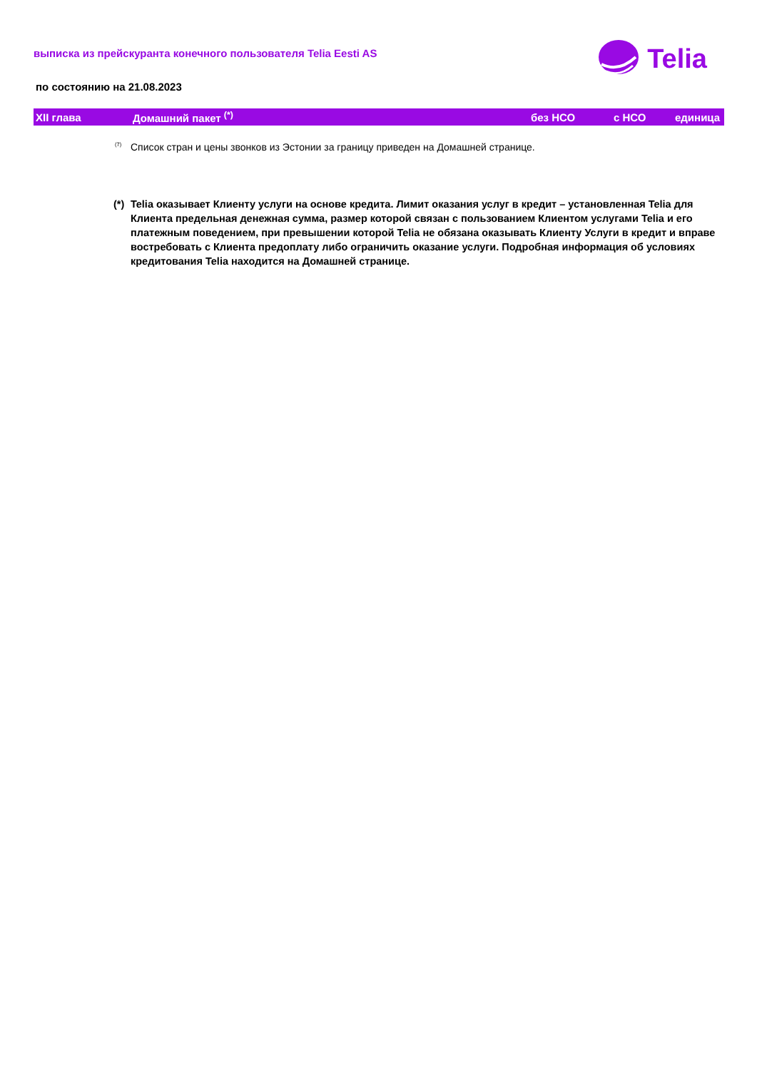Telia
выписка из прейскуранта конечного пользователя Telia Eesti AS
по состоянию на 21.08.2023
| XII глава | Домашний пакет <sup>(*)</sup> | без НСО | с НСО | единица |
| --- | --- | --- | --- | --- |
<sup>(7)</sup> Список стран и цены звонков из Эстонии за границу приведен на Домашней странице.
(*) Telia оказывает Клиенту услуги на основе кредита. Лимит оказания услуг в кредит – установленная Telia для Клиента предельная денежная сумма, размер которой связан с пользованием Клиентом услугами Telia и его платежным поведением, при превышении которой Telia не обязана оказывать Клиенту Услуги в кредит и вправе востребовать с Клиента предоплату либо ограничить оказание услуги. Подробная информация об условиях кредитования Telia находится на Домашней странице.